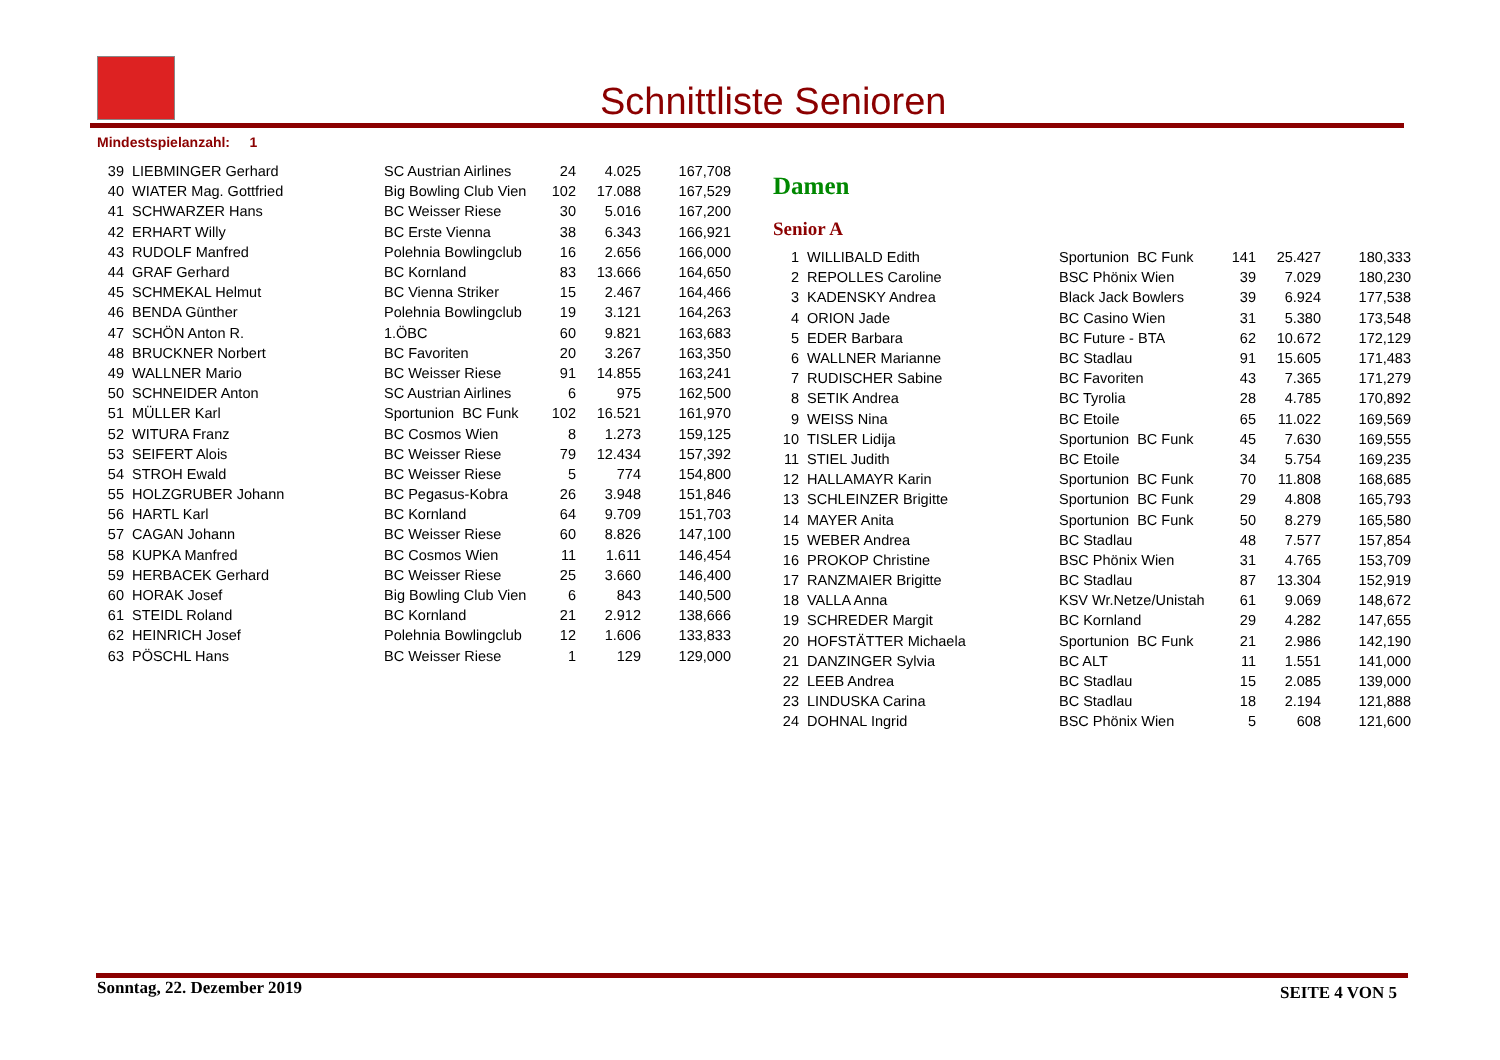Schnittliste Senioren
Mindestspielanzahl: 1
| 39 | LIEBMINGER Gerhard | SC Austrian Airlines | 24 | 4.025 | 167,708 |
| 40 | WIATER Mag. Gottfried | Big Bowling Club Vien | 102 | 17.088 | 167,529 |
| 41 | SCHWARZER Hans | BC Weisser Riese | 30 | 5.016 | 167,200 |
| 42 | ERHART Willy | BC Erste Vienna | 38 | 6.343 | 166,921 |
| 43 | RUDOLF Manfred | Polehnia Bowlingclub | 16 | 2.656 | 166,000 |
| 44 | GRAF Gerhard | BC Kornland | 83 | 13.666 | 164,650 |
| 45 | SCHMEKAL Helmut | BC Vienna Striker | 15 | 2.467 | 164,466 |
| 46 | BENDA Günther | Polehnia Bowlingclub | 19 | 3.121 | 164,263 |
| 47 | SCHÖN Anton R. | 1.ÖBC | 60 | 9.821 | 163,683 |
| 48 | BRUCKNER Norbert | BC Favoriten | 20 | 3.267 | 163,350 |
| 49 | WALLNER Mario | BC Weisser Riese | 91 | 14.855 | 163,241 |
| 50 | SCHNEIDER Anton | SC Austrian Airlines | 6 | 975 | 162,500 |
| 51 | MÜLLER Karl | Sportunion BC Funk | 102 | 16.521 | 161,970 |
| 52 | WITURA Franz | BC Cosmos Wien | 8 | 1.273 | 159,125 |
| 53 | SEIFERT Alois | BC Weisser Riese | 79 | 12.434 | 157,392 |
| 54 | STROH Ewald | BC Weisser Riese | 5 | 774 | 154,800 |
| 55 | HOLZGRUBER Johann | BC Pegasus-Kobra | 26 | 3.948 | 151,846 |
| 56 | HARTL Karl | BC Kornland | 64 | 9.709 | 151,703 |
| 57 | CAGAN Johann | BC Weisser Riese | 60 | 8.826 | 147,100 |
| 58 | KUPKA Manfred | BC Cosmos Wien | 11 | 1.611 | 146,454 |
| 59 | HERBACEK Gerhard | BC Weisser Riese | 25 | 3.660 | 146,400 |
| 60 | HORAK Josef | Big Bowling Club Vien | 6 | 843 | 140,500 |
| 61 | STEIDL Roland | BC Kornland | 21 | 2.912 | 138,666 |
| 62 | HEINRICH Josef | Polehnia Bowlingclub | 12 | 1.606 | 133,833 |
| 63 | PÖSCHL Hans | BC Weisser Riese | 1 | 129 | 129,000 |
Damen
Senior A
| 1 | WILLIBALD Edith | Sportunion BC Funk | 141 | 25.427 | 180,333 |
| 2 | REPOLLES Caroline | BSC Phönix Wien | 39 | 7.029 | 180,230 |
| 3 | KADENSKY Andrea | Black Jack Bowlers | 39 | 6.924 | 177,538 |
| 4 | ORION Jade | BC Casino Wien | 31 | 5.380 | 173,548 |
| 5 | EDER Barbara | BC Future - BTA | 62 | 10.672 | 172,129 |
| 6 | WALLNER Marianne | BC Stadlau | 91 | 15.605 | 171,483 |
| 7 | RUDISCHER Sabine | BC Favoriten | 43 | 7.365 | 171,279 |
| 8 | SETIK Andrea | BC Tyrolia | 28 | 4.785 | 170,892 |
| 9 | WEISS Nina | BC Etoile | 65 | 11.022 | 169,569 |
| 10 | TISLER Lidija | Sportunion BC Funk | 45 | 7.630 | 169,555 |
| 11 | STIEL Judith | BC Etoile | 34 | 5.754 | 169,235 |
| 12 | HALLAMAYR Karin | Sportunion BC Funk | 70 | 11.808 | 168,685 |
| 13 | SCHLEINZER Brigitte | Sportunion BC Funk | 29 | 4.808 | 165,793 |
| 14 | MAYER Anita | Sportunion BC Funk | 50 | 8.279 | 165,580 |
| 15 | WEBER Andrea | BC Stadlau | 48 | 7.577 | 157,854 |
| 16 | PROKOP Christine | BSC Phönix Wien | 31 | 4.765 | 153,709 |
| 17 | RANZMAIER Brigitte | BC Stadlau | 87 | 13.304 | 152,919 |
| 18 | VALLA Anna | KSV Wr.Netze/Unistah | 61 | 9.069 | 148,672 |
| 19 | SCHREDER Margit | BC Kornland | 29 | 4.282 | 147,655 |
| 20 | HOFSTÄTTER Michaela | Sportunion BC Funk | 21 | 2.986 | 142,190 |
| 21 | DANZINGER Sylvia | BC ALT | 11 | 1.551 | 141,000 |
| 22 | LEEB Andrea | BC Stadlau | 15 | 2.085 | 139,000 |
| 23 | LINDUSKA Carina | BC Stadlau | 18 | 2.194 | 121,888 |
| 24 | DOHNAL Ingrid | BSC Phönix Wien | 5 | 608 | 121,600 |
Sonntag, 22. Dezember 2019 SEITE 4 VON 5